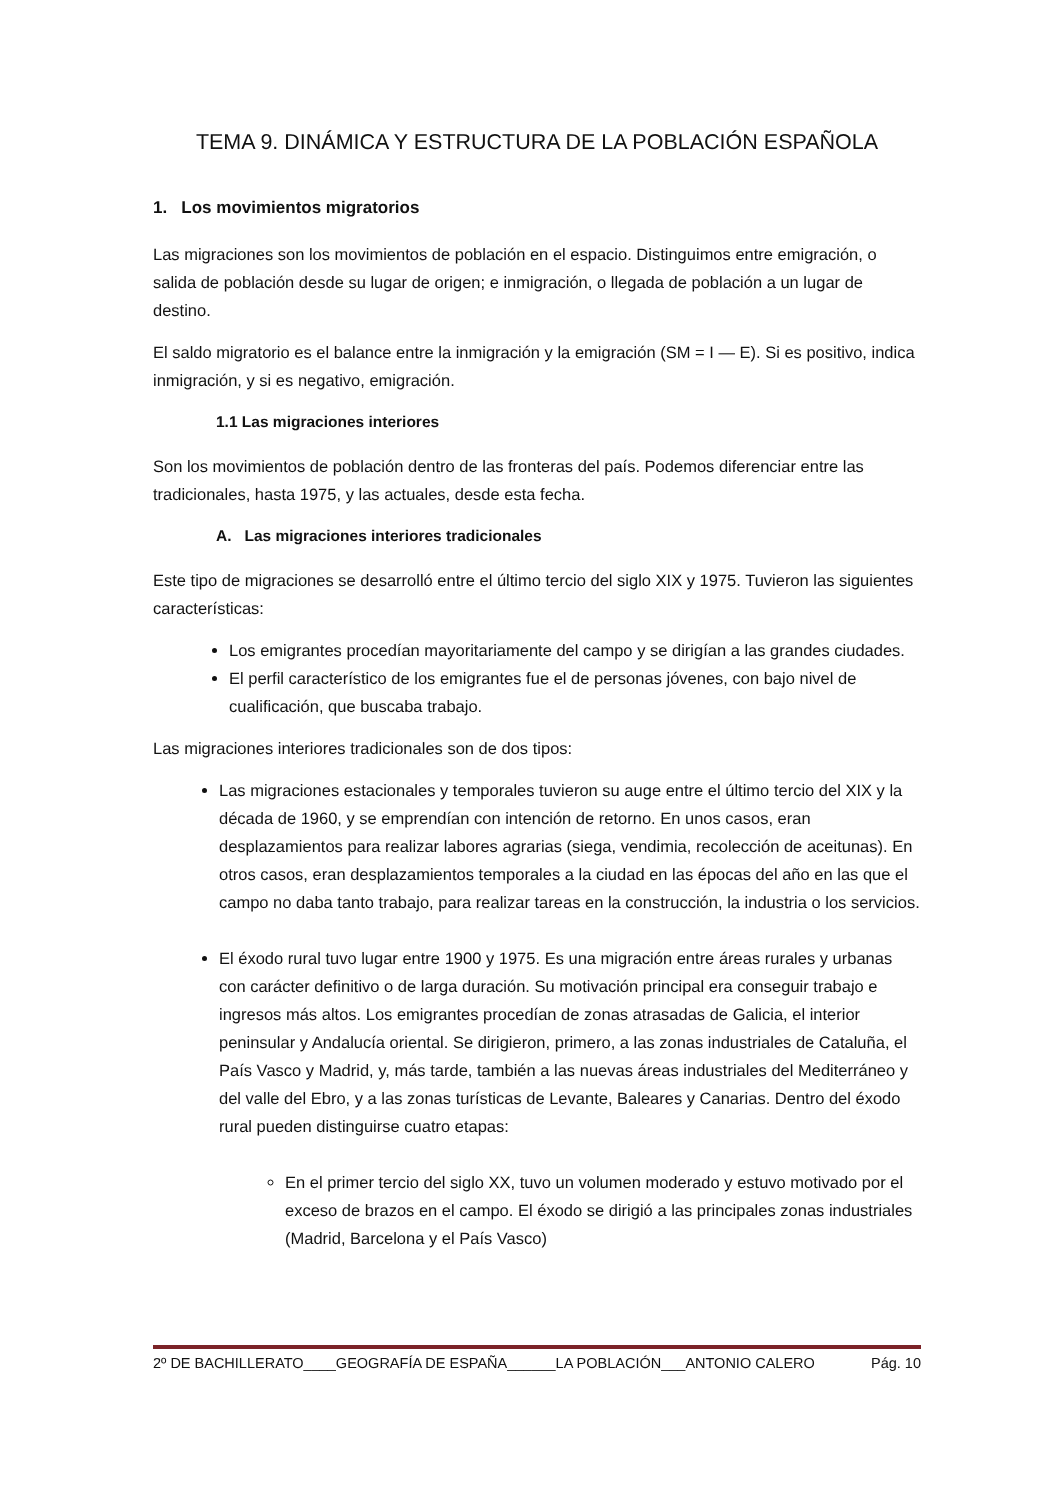TEMA 9. DINÁMICA Y ESTRUCTURA DE LA POBLACIÓN ESPAÑOLA
1. Los movimientos migratorios
Las migraciones son los movimientos de población en el espacio. Distinguimos entre emigración, o salida de población desde su lugar de origen; e inmigración, o llegada de población a un lugar de destino.
El saldo migratorio es el balance entre la inmigración y la emigración (SM = I — E). Si es positivo, indica inmigración, y si es negativo, emigración.
1.1 Las migraciones interiores
Son los movimientos de población dentro de las fronteras del país. Podemos diferenciar entre las tradicionales, hasta 1975, y las actuales, desde esta fecha.
A. Las migraciones interiores tradicionales
Este tipo de migraciones se desarrolló entre el último tercio del siglo XIX y 1975. Tuvieron las siguientes características:
Los emigrantes procedían mayoritariamente del campo y se dirigían a las grandes ciudades.
El perfil característico de los emigrantes fue el de personas jóvenes, con bajo nivel de cualificación, que buscaba trabajo.
Las migraciones interiores tradicionales son de dos tipos:
Las migraciones estacionales y temporales tuvieron su auge entre el último tercio del XIX y la década de 1960, y se emprendían con intención de retorno. En unos casos, eran desplazamientos para realizar labores agrarias (siega, vendimia, recolección de aceitunas). En otros casos, eran desplazamientos temporales a la ciudad en las épocas del año en las que el campo no daba tanto trabajo, para realizar tareas en la construcción, la industria o los servicios.
El éxodo rural tuvo lugar entre 1900 y 1975. Es una migración entre áreas rurales y urbanas con carácter definitivo o de larga duración. Su motivación principal era conseguir trabajo e ingresos más altos. Los emigrantes procedían de zonas atrasadas de Galicia, el interior peninsular y Andalucía oriental. Se dirigieron, primero, a las zonas industriales de Cataluña, el País Vasco y Madrid, y, más tarde, también a las nuevas áreas industriales del Mediterráneo y del valle del Ebro, y a las zonas turísticas de Levante, Baleares y Canarias. Dentro del éxodo rural pueden distinguirse cuatro etapas:
En el primer tercio del siglo XX, tuvo un volumen moderado y estuvo motivado por el exceso de brazos en el campo. El éxodo se dirigió a las principales zonas industriales (Madrid, Barcelona y el País Vasco)
2º DE BACHILLERATO____GEOGRAFÍA DE ESPAÑA______LA POBLACIÓN___ANTONIO CALERO Pág. 10